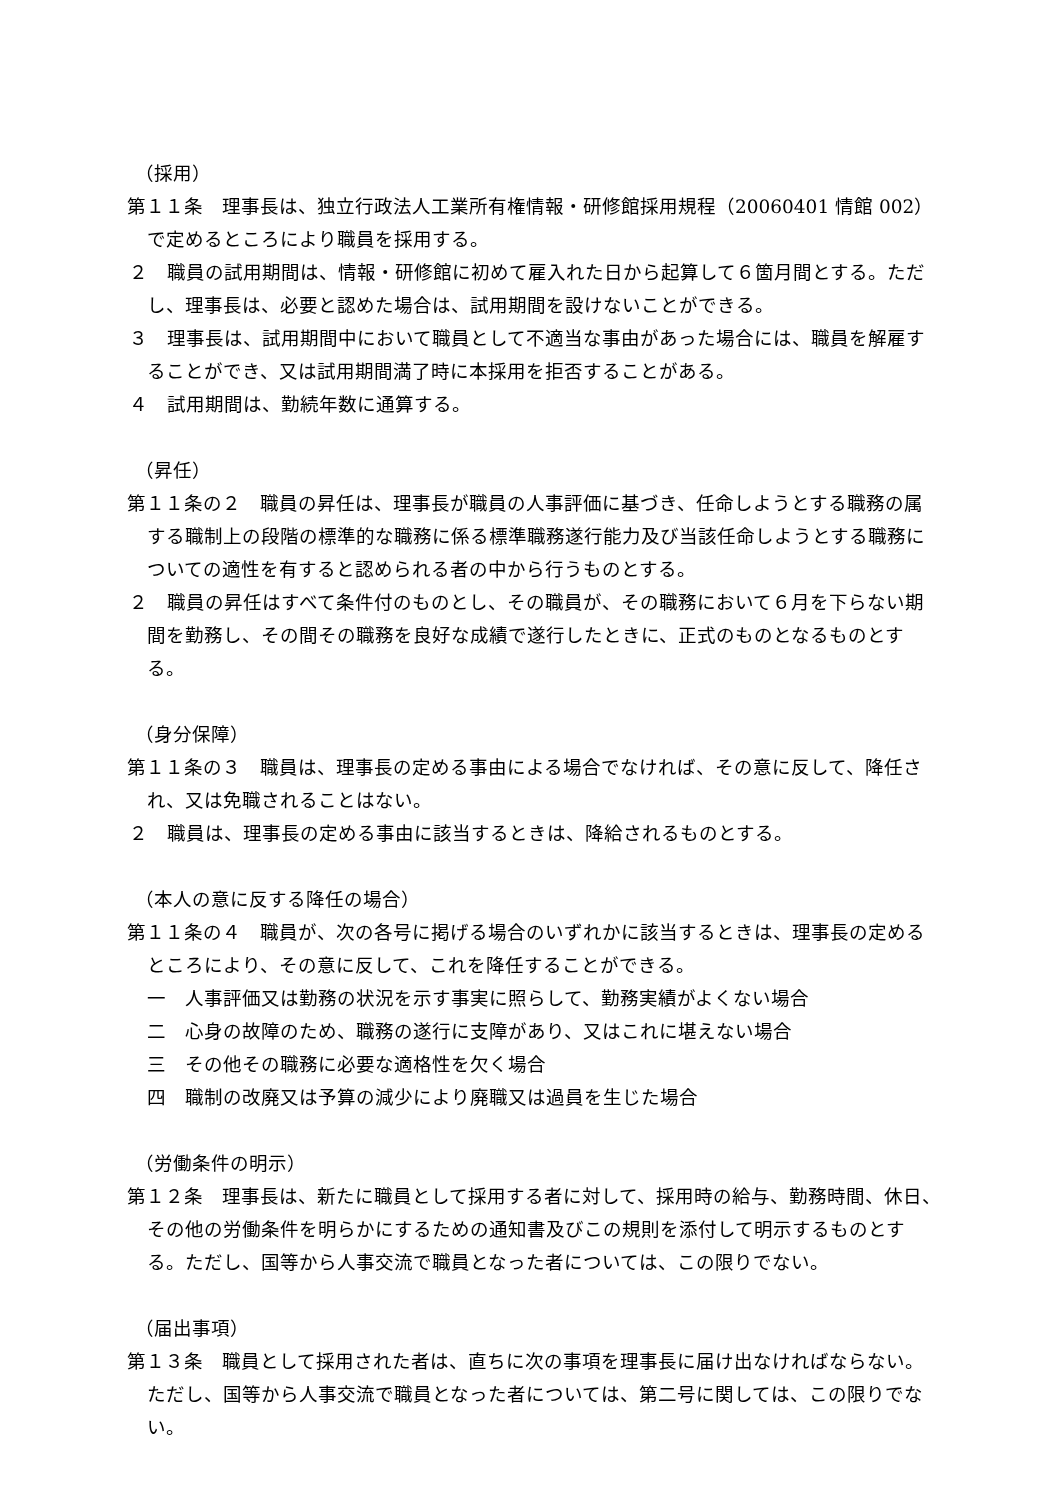（採用）
第１１条　理事長は、独立行政法人工業所有権情報・研修館採用規程（20060401 情館 002）で定めるところにより職員を採用する。
２　職員の試用期間は、情報・研修館に初めて雇入れた日から起算して６箇月間とする。ただし、理事長は、必要と認めた場合は、試用期間を設けないことができる。
３　理事長は、試用期間中において職員として不適当な事由があった場合には、職員を解雇することができ、又は試用期間満了時に本採用を拒否することがある。
４　試用期間は、勤続年数に通算する。
（昇任）
第１１条の２　職員の昇任は、理事長が職員の人事評価に基づき、任命しようとする職務の属する職制上の段階の標準的な職務に係る標準職務遂行能力及び当該任命しようとする職務についての適性を有すると認められる者の中から行うものとする。
２　職員の昇任はすべて条件付のものとし、その職員が、その職務において６月を下らない期間を勤務し、その間その職務を良好な成績で遂行したときに、正式のものとなるものとする。
（身分保障）
第１１条の３　職員は、理事長の定める事由による場合でなければ、その意に反して、降任され、又は免職されることはない。
２　職員は、理事長の定める事由に該当するときは、降給されるものとする。
（本人の意に反する降任の場合）
第１１条の４　職員が、次の各号に掲げる場合のいずれかに該当するときは、理事長の定めるところにより、その意に反して、これを降任することができる。
一　人事評価又は勤務の状況を示す事実に照らして、勤務実績がよくない場合
二　心身の故障のため、職務の遂行に支障があり、又はこれに堪えない場合
三　その他その職務に必要な適格性を欠く場合
四　職制の改廃又は予算の減少により廃職又は過員を生じた場合
（労働条件の明示）
第１２条　理事長は、新たに職員として採用する者に対して、採用時の給与、勤務時間、休日、その他の労働条件を明らかにするための通知書及びこの規則を添付して明示するものとする。ただし、国等から人事交流で職員となった者については、この限りでない。
（届出事項）
第１３条　職員として採用された者は、直ちに次の事項を理事長に届け出なければならない。ただし、国等から人事交流で職員となった者については、第二号に関しては、この限りでない。